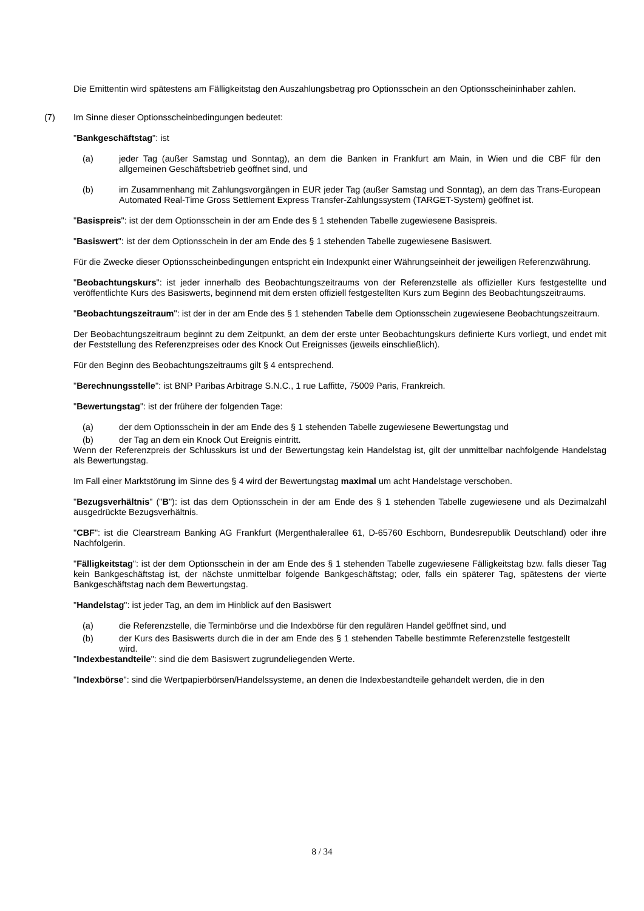Die Emittentin wird spätestens am Fälligkeitstag den Auszahlungsbetrag pro Optionsschein an den Optionsscheininhaber zahlen.
(7) Im Sinne dieser Optionsscheinbedingungen bedeutet:
"Bankgeschäftstag": ist
(a) jeder Tag (außer Samstag und Sonntag), an dem die Banken in Frankfurt am Main, in Wien und die CBF für den allgemeinen Geschäftsbetrieb geöffnet sind, und
(b) im Zusammenhang mit Zahlungsvorgängen in EUR jeder Tag (außer Samstag und Sonntag), an dem das Trans-European Automated Real-Time Gross Settlement Express Transfer-Zahlungssystem (TARGET-System) geöffnet ist.
"Basispreis": ist der dem Optionsschein in der am Ende des § 1 stehenden Tabelle zugewiesene Basispreis.
"Basiswert": ist der dem Optionsschein in der am Ende des § 1 stehenden Tabelle zugewiesene Basiswert.
Für die Zwecke dieser Optionsscheinbedingungen entspricht ein Indexpunkt einer Währungseinheit der jeweiligen Referenzwährung.
"Beobachtungskurs": ist jeder innerhalb des Beobachtungszeitraums von der Referenzstelle als offizieller Kurs festgestellte und veröffentlichte Kurs des Basiswerts, beginnend mit dem ersten offiziell festgestellten Kurs zum Beginn des Beobachtungszeitraums.
"Beobachtungszeitraum": ist der in der am Ende des § 1 stehenden Tabelle dem Optionsschein zugewiesene Beobachtungszeitraum.
Der Beobachtungszeitraum beginnt zu dem Zeitpunkt, an dem der erste unter Beobachtungskurs definierte Kurs vorliegt, und endet mit der Feststellung des Referenzpreises oder des Knock Out Ereignisses (jeweils einschließlich).
Für den Beginn des Beobachtungszeitraums gilt § 4 entsprechend.
"Berechnungsstelle": ist BNP Paribas Arbitrage S.N.C., 1 rue Laffitte, 75009 Paris, Frankreich.
"Bewertungstag": ist der frühere der folgenden Tage:
(a) der dem Optionsschein in der am Ende des § 1 stehenden Tabelle zugewiesene Bewertungstag und
(b) der Tag an dem ein Knock Out Ereignis eintritt.
Wenn der Referenzpreis der Schlusskurs ist und der Bewertungstag kein Handelstag ist, gilt der unmittelbar nachfolgende Handelstag als Bewertungstag.
Im Fall einer Marktstörung im Sinne des § 4 wird der Bewertungstag maximal um acht Handelstage verschoben.
"Bezugsverhältnis" ("B"): ist das dem Optionsschein in der am Ende des § 1 stehenden Tabelle zugewiesene und als Dezimalzahl ausgedrückte Bezugsverhältnis.
"CBF": ist die Clearstream Banking AG Frankfurt (Mergenthalerallee 61, D-65760 Eschborn, Bundesrepublik Deutschland) oder ihre Nachfolgerin.
"Fälligkeitstag": ist der dem Optionsschein in der am Ende des § 1 stehenden Tabelle zugewiesene Fälligkeitstag bzw. falls dieser Tag kein Bankgeschäftstag ist, der nächste unmittelbar folgende Bankgeschäftstag; oder, falls ein späterer Tag, spätestens der vierte Bankgeschäftstag nach dem Bewertungstag.
"Handelstag": ist jeder Tag, an dem im Hinblick auf den Basiswert
(a) die Referenzstelle, die Terminbörse und die Indexbörse für den regulären Handel geöffnet sind, und
(b) der Kurs des Basiswerts durch die in der am Ende des § 1 stehenden Tabelle bestimmte Referenzstelle festgestellt wird.
"Indexbestandteile": sind die dem Basiswert zugrundeliegenden Werte.
"Indexbörse": sind die Wertpapierbörsen/Handelssysteme, an denen die Indexbestandteile gehandelt werden, die in den
8 / 34